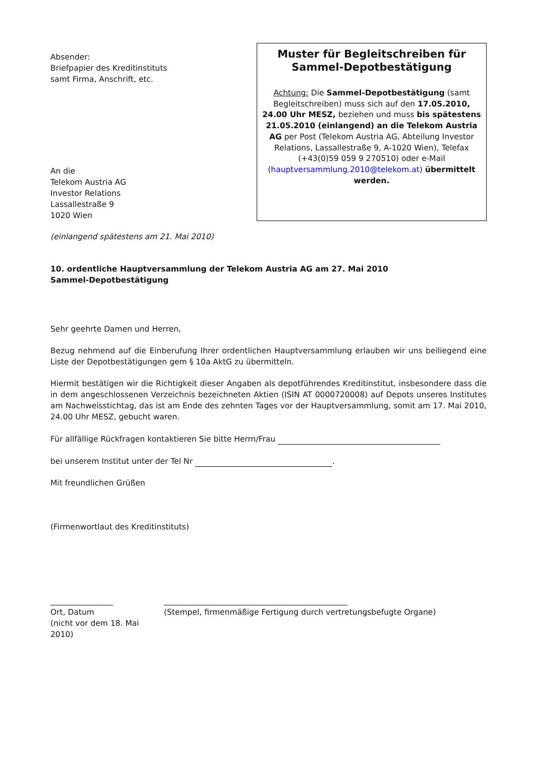Absender:
Briefpapier des Kreditinstituts
samt Firma, Anschrift, etc.
An die
Telekom Austria AG
Investor Relations
Lassallestraße 9
1020 Wien
Muster für Begleitschreiben für Sammel-Depotbestätigung
Achtung: Die Sammel-Depotbestätigung (samt Begleitschreiben) muss sich auf den 17.05.2010, 24.00 Uhr MESZ, beziehen und muss bis spätestens 21.05.2010 (einlangend) an die Telekom Austria AG per Post (Telekom Austria AG, Abteilung Investor Relations, Lassallestraße 9, A-1020 Wien), Telefax (+43(0)59 059 9 270510) oder e-Mail (hauptversammlung.2010@telekom.at) übermittelt werden.
(einlangend spätestens am 21. Mai 2010)
10. ordentliche Hauptversammlung der Telekom Austria AG am 27. Mai 2010
Sammel-Depotbestätigung
Sehr geehrte Damen und Herren,
Bezug nehmend auf die Einberufung Ihrer ordentlichen Hauptversammlung erlauben wir uns beiliegend eine Liste der Depotbestätigungen gem § 10a AktG zu übermitteln.
Hiermit bestätigen wir die Richtigkeit dieser Angaben als depotführendes Kreditinstitut, insbesondere dass die in dem angeschlossenen Verzeichnis bezeichneten Aktien (ISIN AT 0000720008) auf Depots unseres Institutes am Nachweisstichtag, das ist am Ende des zehnten Tages vor der Hauptversammlung, somit am 17. Mai 2010, 24.00 Uhr MESZ, gebucht waren.
Für allfällige Rückfragen kontaktieren Sie bitte Herrn/Frau
bei unserem Institut unter der Tel Nr .
Mit freundlichen Grüßen
(Firmenwortlaut des Kreditinstituts)
________________
Ort, Datum
(nicht vor dem 18. Mai 2010)
_______________________________________________
(Stempel, firmenmäßige Fertigung durch vertretungsbefugte Organe)